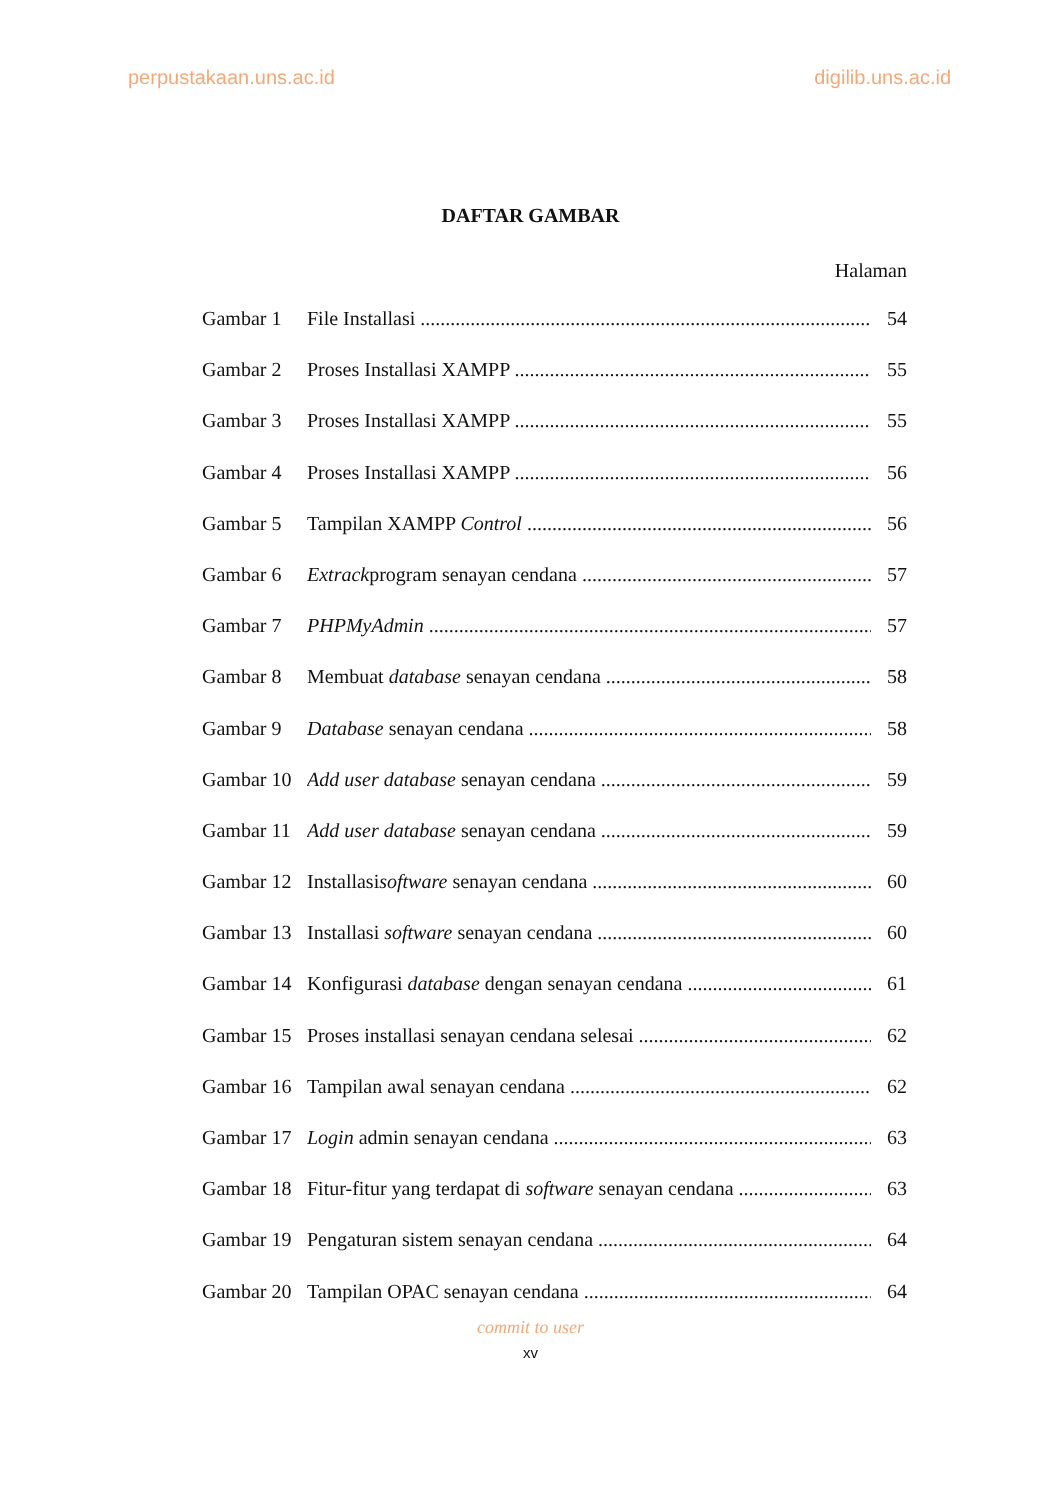perpustakaan.uns.ac.id digilib.uns.ac.id
DAFTAR GAMBAR
Halaman
Gambar 1 File Installasi 54
Gambar 2 Proses Installasi XAMPP 55
Gambar 3 Proses Installasi XAMPP 55
Gambar 4 Proses Installasi XAMPP 56
Gambar 5 Tampilan XAMPP Control 56
Gambar 6 Extrackprogram senayan cendana 57
Gambar 7 PHPMyAdmin 57
Gambar 8 Membuat database senayan cendana 58
Gambar 9 Database senayan cendana 58
Gambar 10 Add user database senayan cendana 59
Gambar 11 Add user database senayan cendana 59
Gambar 12 Installasisoftware senayan cendana 60
Gambar 13 Installasi software senayan cendana 60
Gambar 14 Konfigurasi database dengan senayan cendana 61
Gambar 15 Proses installasi senayan cendana selesai 62
Gambar 16 Tampilan awal senayan cendana 62
Gambar 17 Login admin senayan cendana 63
Gambar 18 Fitur-fitur yang terdapat di software senayan cendana 63
Gambar 19 Pengaturan sistem senayan cendana 64
Gambar 20 Tampilan OPAC senayan cendana 64
commit to user
xv